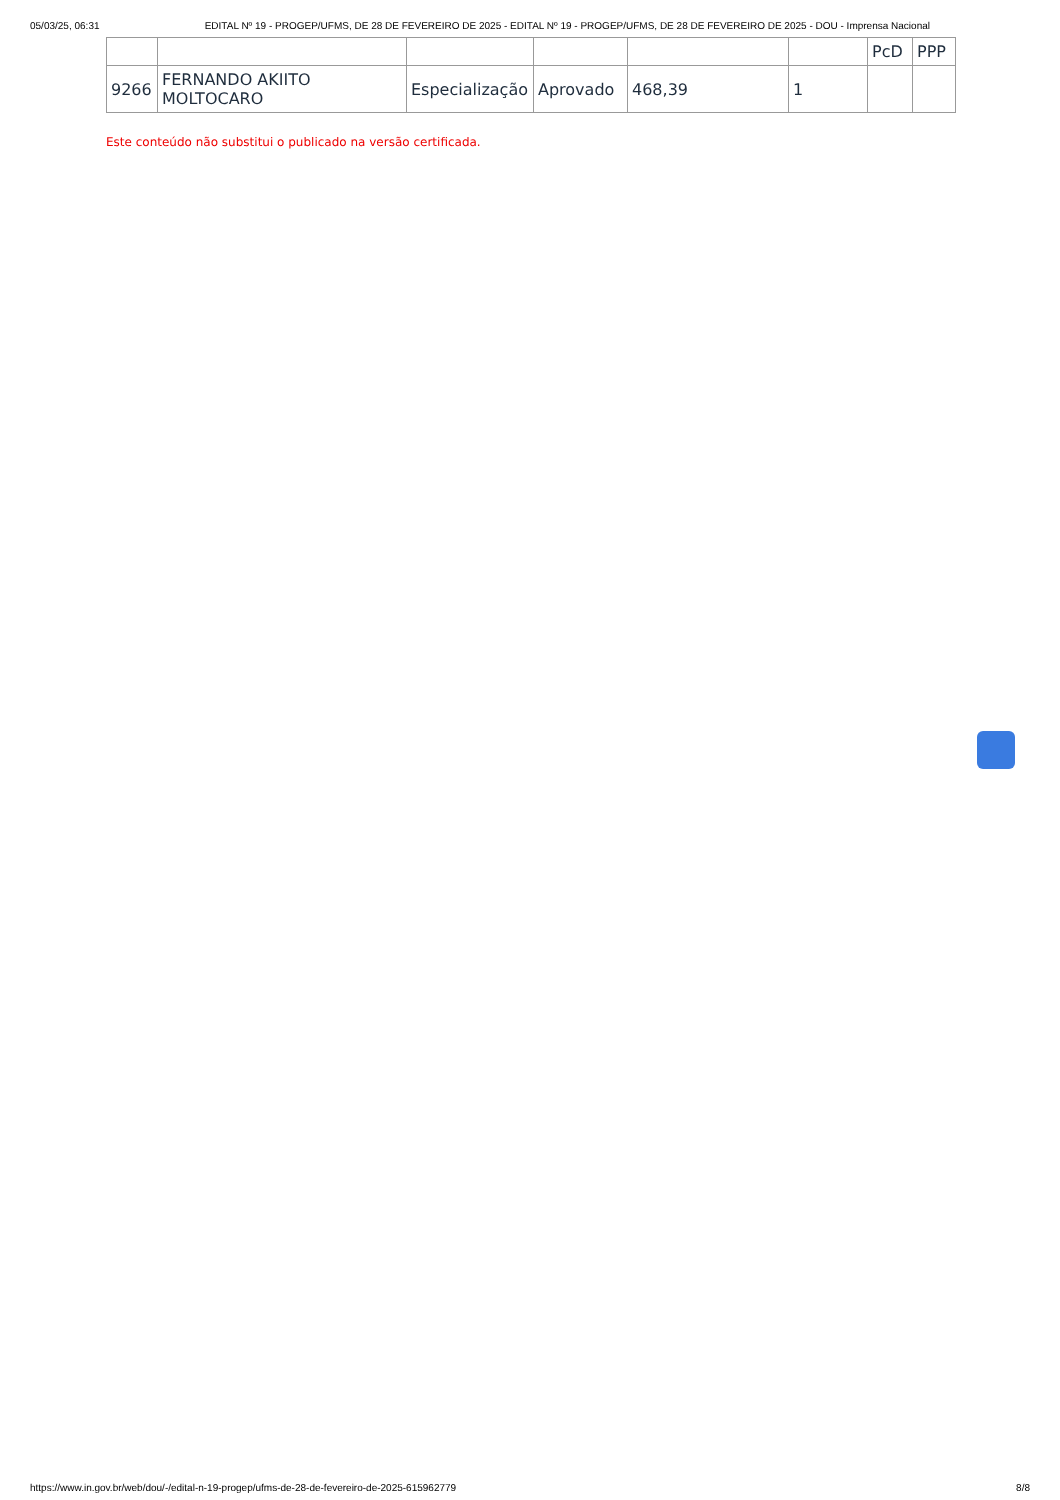05/03/25, 06:31 EDITAL Nº 19 - PROGEP/UFMS, DE 28 DE FEVEREIRO DE 2025 - EDITAL Nº 19 - PROGEP/UFMS, DE 28 DE FEVEREIRO DE 2025 - DOU - Imprensa Nacional
| | | | | | | PcD | PPP |
| 9266 | FERNANDO AKIITO MOLTOCARO | Especialização | Aprovado | 468,39 | 1 | | |
Este conteúdo não substitui o publicado na versão certificada.
https://www.in.gov.br/web/dou/-/edital-n-19-progep/ufms-de-28-de-fevereiro-de-2025-615962779 8/8